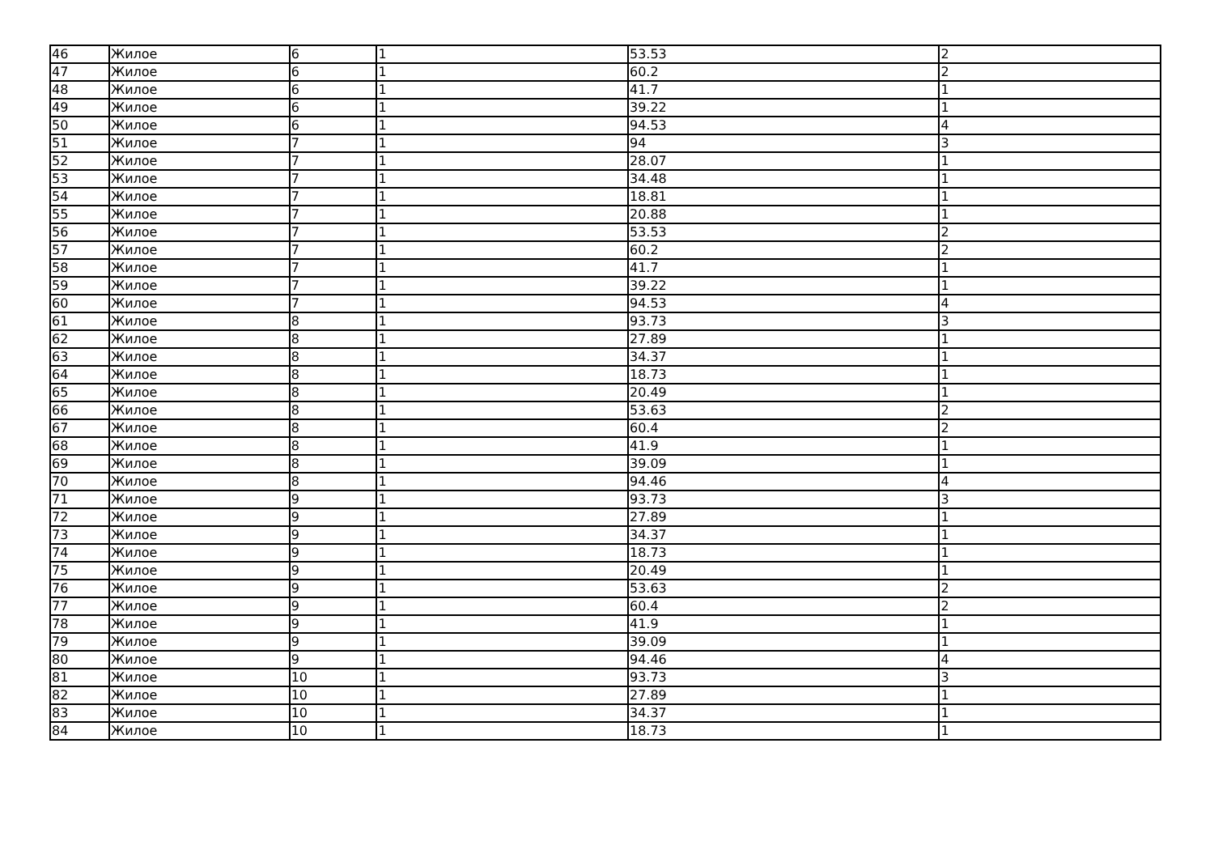| 46 | Жилое | 6 | 1 | 53.53 | 2 |
| 47 | Жилое | 6 | 1 | 60.2 | 2 |
| 48 | Жилое | 6 | 1 | 41.7 | 1 |
| 49 | Жилое | 6 | 1 | 39.22 | 1 |
| 50 | Жилое | 6 | 1 | 94.53 | 4 |
| 51 | Жилое | 7 | 1 | 94 | 3 |
| 52 | Жилое | 7 | 1 | 28.07 | 1 |
| 53 | Жилое | 7 | 1 | 34.48 | 1 |
| 54 | Жилое | 7 | 1 | 18.81 | 1 |
| 55 | Жилое | 7 | 1 | 20.88 | 1 |
| 56 | Жилое | 7 | 1 | 53.53 | 2 |
| 57 | Жилое | 7 | 1 | 60.2 | 2 |
| 58 | Жилое | 7 | 1 | 41.7 | 1 |
| 59 | Жилое | 7 | 1 | 39.22 | 1 |
| 60 | Жилое | 7 | 1 | 94.53 | 4 |
| 61 | Жилое | 8 | 1 | 93.73 | 3 |
| 62 | Жилое | 8 | 1 | 27.89 | 1 |
| 63 | Жилое | 8 | 1 | 34.37 | 1 |
| 64 | Жилое | 8 | 1 | 18.73 | 1 |
| 65 | Жилое | 8 | 1 | 20.49 | 1 |
| 66 | Жилое | 8 | 1 | 53.63 | 2 |
| 67 | Жилое | 8 | 1 | 60.4 | 2 |
| 68 | Жилое | 8 | 1 | 41.9 | 1 |
| 69 | Жилое | 8 | 1 | 39.09 | 1 |
| 70 | Жилое | 8 | 1 | 94.46 | 4 |
| 71 | Жилое | 9 | 1 | 93.73 | 3 |
| 72 | Жилое | 9 | 1 | 27.89 | 1 |
| 73 | Жилое | 9 | 1 | 34.37 | 1 |
| 74 | Жилое | 9 | 1 | 18.73 | 1 |
| 75 | Жилое | 9 | 1 | 20.49 | 1 |
| 76 | Жилое | 9 | 1 | 53.63 | 2 |
| 77 | Жилое | 9 | 1 | 60.4 | 2 |
| 78 | Жилое | 9 | 1 | 41.9 | 1 |
| 79 | Жилое | 9 | 1 | 39.09 | 1 |
| 80 | Жилое | 9 | 1 | 94.46 | 4 |
| 81 | Жилое | 10 | 1 | 93.73 | 3 |
| 82 | Жилое | 10 | 1 | 27.89 | 1 |
| 83 | Жилое | 10 | 1 | 34.37 | 1 |
| 84 | Жилое | 10 | 1 | 18.73 | 1 |